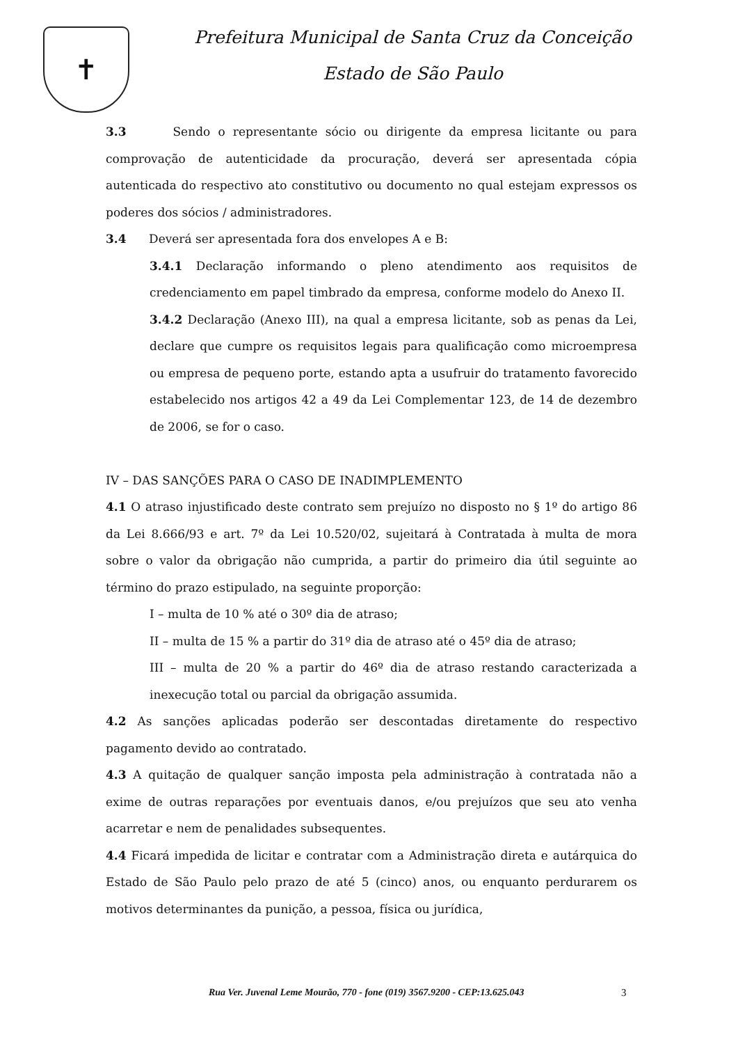✝
Prefeitura Municipal de Santa Cruz da Conceição
Estado de São Paulo
3.3 Sendo o representante sócio ou dirigente da empresa licitante ou para comprovação de autenticidade da procuração, deverá ser apresentada cópia autenticada do respectivo ato constitutivo ou documento no qual estejam expressos os poderes dos sócios / administradores.
3.4 Deverá ser apresentada fora dos envelopes A e B:
3.4.1 Declaração informando o pleno atendimento aos requisitos de credenciamento em papel timbrado da empresa, conforme modelo do Anexo II.
3.4.2 Declaração (Anexo III), na qual a empresa licitante, sob as penas da Lei, declare que cumpre os requisitos legais para qualificação como microempresa ou empresa de pequeno porte, estando apta a usufruir do tratamento favorecido estabelecido nos artigos 42 a 49 da Lei Complementar 123, de 14 de dezembro de 2006, se for o caso.
IV – DAS SANÇÕES PARA O CASO DE INADIMPLEMENTO
4.1 O atraso injustificado deste contrato sem prejuízo no disposto no § 1º do artigo 86 da Lei 8.666/93 e art. 7º da Lei 10.520/02, sujeitará à Contratada à multa de mora sobre o valor da obrigação não cumprida, a partir do primeiro dia útil seguinte ao término do prazo estipulado, na seguinte proporção:
I – multa de 10 % até o 30º dia de atraso;
II – multa de 15 % a partir do 31º dia de atraso até o 45º dia de atraso;
III – multa de 20 % a partir do 46º dia de atraso restando caracterizada a inexecução total ou parcial da obrigação assumida.
4.2 As sanções aplicadas poderão ser descontadas diretamente do respectivo pagamento devido ao contratado.
4.3 A quitação de qualquer sanção imposta pela administração à contratada não a exime de outras reparações por eventuais danos, e/ou prejuízos que seu ato venha acarretar e nem de penalidades subsequentes.
4.4 Ficará impedida de licitar e contratar com a Administração direta e autárquica do Estado de São Paulo pelo prazo de até 5 (cinco) anos, ou enquanto perdurarem os motivos determinantes da punição, a pessoa, física ou jurídica,
Rua Ver. Juvenal Leme Mourão, 770 - fone (019) 3567.9200 - CEP:13.625.043
3